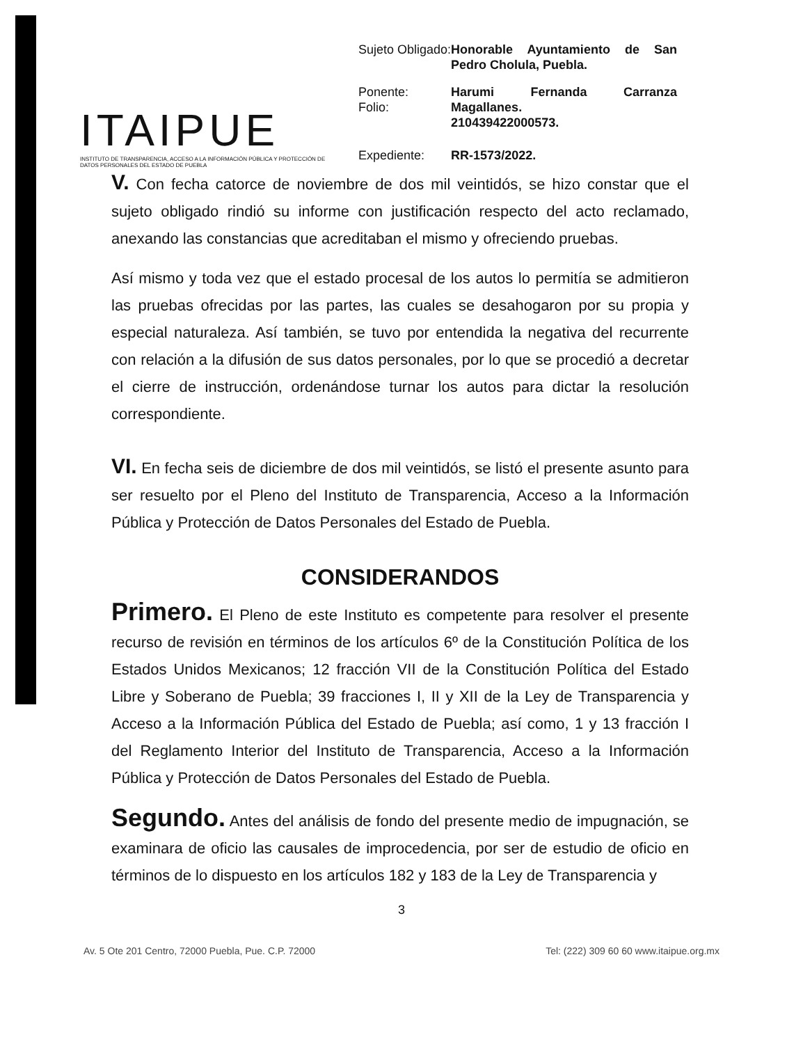ITAIPUE
INSTITUTO DE TRANSPARENCIA, ACCESO A LA INFORMACIÓN PÚBLICA Y PROTECCIÓN DE DATOS PERSONALES DEL ESTADO DE PUEBLA
| Sujeto Obligado: | Honorable Ayuntamiento de San Pedro Cholula, Puebla. |
| Ponente: Folio: | Harumi Fernanda Carranza Magallanes. 210439422000573. |
| Expediente: | RR-1573/2022. |
V. Con fecha catorce de noviembre de dos mil veintidós, se hizo constar que el sujeto obligado rindió su informe con justificación respecto del acto reclamado, anexando las constancias que acreditaban el mismo y ofreciendo pruebas.
Así mismo y toda vez que el estado procesal de los autos lo permitía se admitieron las pruebas ofrecidas por las partes, las cuales se desahogaron por su propia y especial naturaleza. Así también, se tuvo por entendida la negativa del recurrente con relación a la difusión de sus datos personales, por lo que se procedió a decretar el cierre de instrucción, ordenándose turnar los autos para dictar la resolución correspondiente.
VI. En fecha seis de diciembre de dos mil veintidós, se listó el presente asunto para ser resuelto por el Pleno del Instituto de Transparencia, Acceso a la Información Pública y Protección de Datos Personales del Estado de Puebla.
CONSIDERANDOS
Primero. El Pleno de este Instituto es competente para resolver el presente recurso de revisión en términos de los artículos 6º de la Constitución Política de los Estados Unidos Mexicanos; 12 fracción VII de la Constitución Política del Estado Libre y Soberano de Puebla; 39 fracciones I, II y XII de la Ley de Transparencia y Acceso a la Información Pública del Estado de Puebla; así como, 1 y 13 fracción I del Reglamento Interior del Instituto de Transparencia, Acceso a la Información Pública y Protección de Datos Personales del Estado de Puebla.
Segundo. Antes del análisis de fondo del presente medio de impugnación, se examinara de oficio las causales de improcedencia, por ser de estudio de oficio en términos de lo dispuesto en los artículos 182 y 183 de la Ley de Transparencia y
3
Av. 5 Ote 201 Centro, 72000 Puebla, Pue. C.P. 72000 Tel: (222) 309 60 60 www.itaipue.org.mx